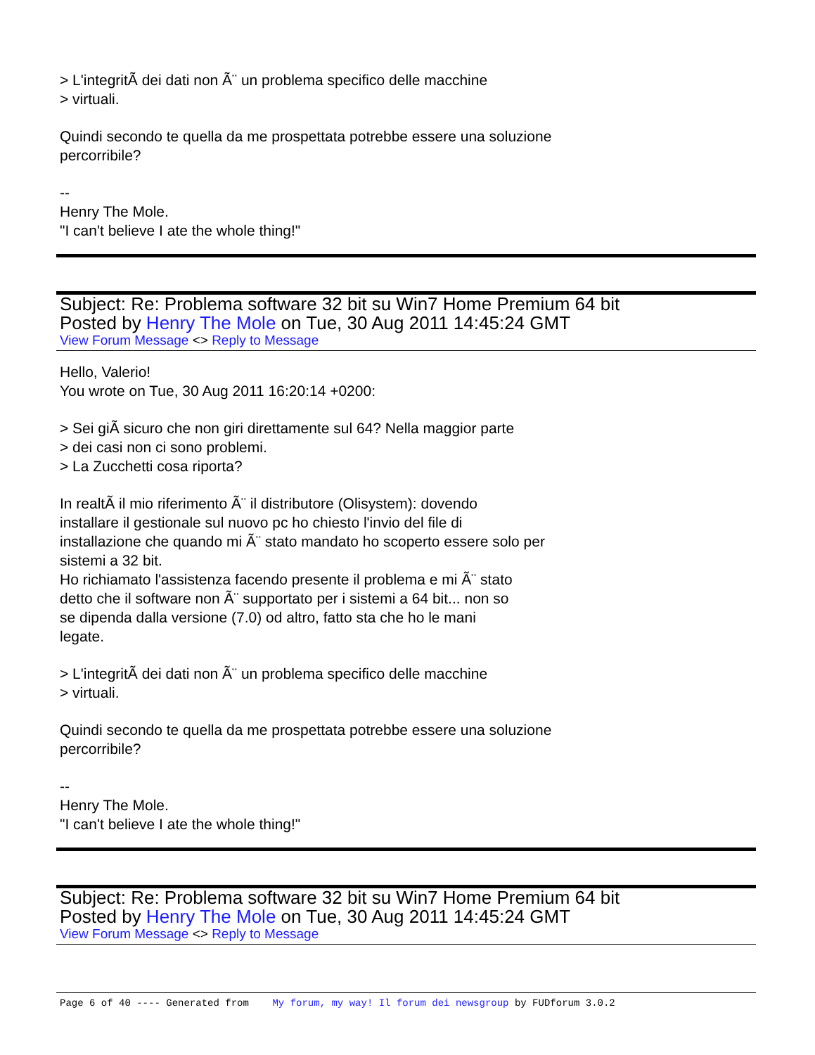> L'integritÃ dei dati non Ã¨ un problema specifico delle macchine
> virtuali.
Quindi secondo te quella da me prospettata potrebbe essere una soluzione
percorribile?
--
Henry The Mole.
"I can't believe I ate the whole thing!"
Subject: Re: Problema software 32 bit su Win7 Home Premium 64 bit
Posted by Henry The Mole on Tue, 30 Aug 2011 14:45:24 GMT
View Forum Message <> Reply to Message
Hello, Valerio!
You wrote on Tue, 30 Aug 2011 16:20:14 +0200:
> Sei giÃ sicuro che non giri direttamente sul 64? Nella maggior parte
> dei casi non ci sono problemi.
> La Zucchetti cosa riporta?
In realtÃ il mio riferimento Ã¨ il distributore (Olisystem): dovendo
installare il gestionale sul nuovo pc ho chiesto l'invio del file di
installazione che quando mi Ã¨ stato mandato ho scoperto essere solo per
sistemi a 32 bit.
Ho richiamato l'assistenza facendo presente il problema e mi Ã¨ stato
detto che il software non Ã¨ supportato per i sistemi a 64 bit... non so
se dipenda dalla versione (7.0) od altro, fatto sta che ho le mani
legate.
> L'integritÃ dei dati non Ã¨ un problema specifico delle macchine
> virtuali.
Quindi secondo te quella da me prospettata potrebbe essere una soluzione
percorribile?
--
Henry The Mole.
"I can't believe I ate the whole thing!"
Subject: Re: Problema software 32 bit su Win7 Home Premium 64 bit
Posted by Henry The Mole on Tue, 30 Aug 2011 14:45:24 GMT
View Forum Message <> Reply to Message
Page 6 of 40 ---- Generated from My forum, my way! Il forum dei newsgroup by FUDforum 3.0.2